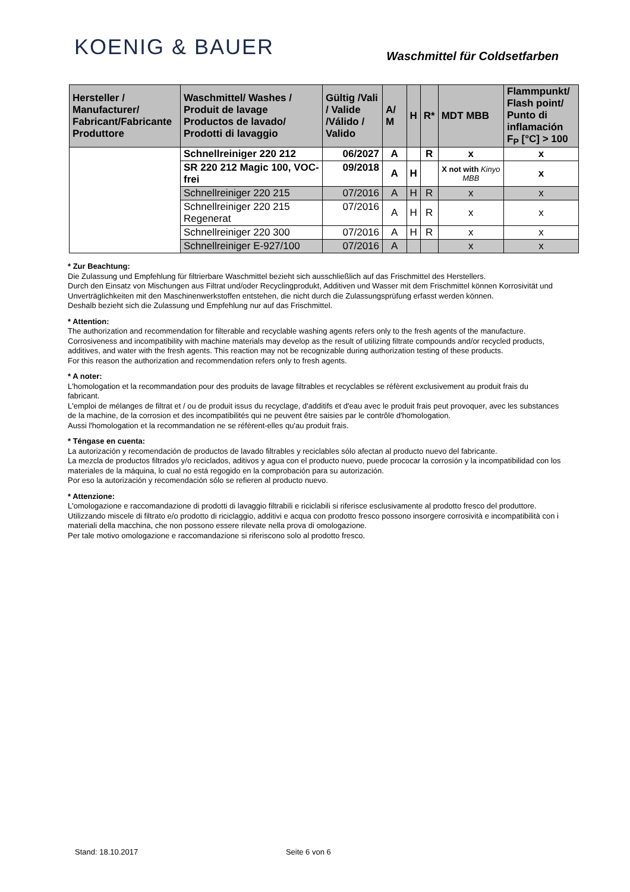KOENIG & BAUER
Waschmittel für Coldsetfarben
| Hersteller / Manufacturer/ Fabricant/Fabricante Produttore | Waschmittel/ Washes / Produit de lavage Productos de lavado/ Prodotti di lavaggio | Gültig /Vali / Valide /Válido / Valido | A/ M | H | R* | MDT MBB | Flammpunkt/ Flash point/ Punto di inflamación F<sub>P</sub> [°C] > 100 |
| --- | --- | --- | --- | --- | --- | --- | --- |
| | Schnellreiniger 220 212 | 06/2027 | A | | R | x | x |
| | SR 220 212 Magic 100, VOC-frei | 09/2018 | A | H | | X not with Kinyo MBB | x |
| | Schnellreiniger 220 215 | 07/2016 | A | H | R | x | x |
| | Schnellreiniger 220 215 Regenerat | 07/2016 | A | H | R | x | x |
| | Schnellreiniger 220 300 | 07/2016 | A | H | R | x | x |
| | Schnellreiniger E-927/100 | 07/2016 | A | | | x | x |
* Zur Beachtung:
Die Zulassung und Empfehlung für filtrierbare Waschmittel bezieht sich ausschließlich auf das Frischmittel des Herstellers.
Durch den Einsatz von Mischungen aus Filtrat und/oder Recyclingprodukt, Additiven und Wasser mit dem Frischmittel können Korrosivität und Unverträglichkeiten mit den Maschinenwerkstoffen entstehen, die nicht durch die Zulassungsprüfung erfasst werden können.
Deshalb bezieht sich die Zulassung und Empfehlung nur auf das Frischmittel.
* Attention:
The authorization and recommendation for filterable and recyclable washing agents refers only to the fresh agents of the manufacture.
Corrosiveness and incompatibility with machine materials may develop as the result of utilizing filtrate compounds and/or recycled products, additives, and water with the fresh agents. This reaction may not be recognizable during authorization testing of these products.
For this reason the authorization and recommendation refers only to fresh agents.
* A noter:
L'homologation et la recommandation pour des produits de lavage filtrables et recyclables se réfèrent exclusivement au produit frais du fabricant.
L'emploi de mélanges de filtrat et / ou de produit issus du recyclage, d'additifs et d'eau avec le produit frais peut provoquer, avec les substances de la machine, de la corrosion et des incompatibilités qui ne peuvent être saisies par le contrôle d'homologation.
Aussi l'homologation et la recommandation ne se réfèrent-elles qu'au produit frais.
* Téngase en cuenta:
La autorización y recomendación de productos de lavado filtrables y reciclables sólo afectan al producto nuevo del fabricante.
La mezcla de productos filtrados y/o reciclados, aditivos y agua con el producto nuevo, puede prococar la corrosión y la incompatibilidad con los materiales de la máquina, lo cual no está regogido en la comprobación para su autorización.
Por eso la autorización y recomendación sólo se refieren al producto nuevo.
* Attenzione:
L'omologazione e raccomandazione di prodotti di lavaggio filtrabili e riciclabili si riferisce esclusivamente al prodotto fresco del produttore.
Utilizzando miscele di filtrato e/o prodotto di riciclaggio, additivi e acqua con prodotto fresco possono insorgere corrosività e incompatibilità con i materiali della macchina, che non possono essere rilevate nella prova di omologazione.
Per tale motivo omologazione e raccomandazione si riferiscono solo al prodotto fresco.
Stand: 18.10.2017 Seite 6 von 6